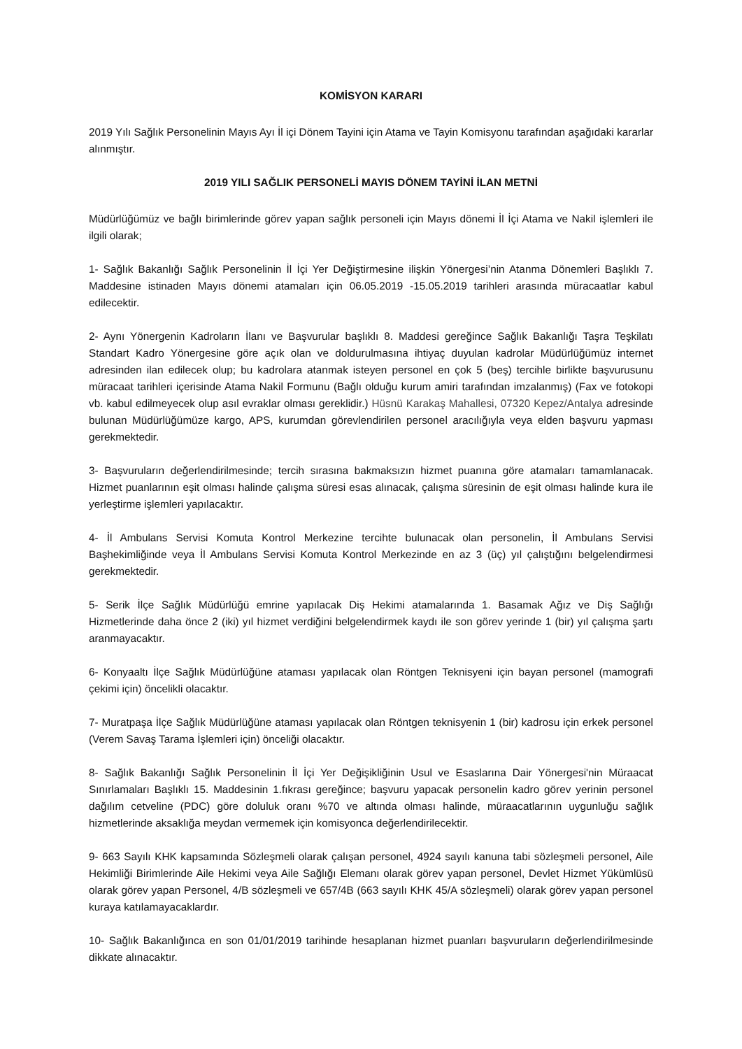KOMİSYON KARARI
2019 Yılı Sağlık Personelinin Mayıs Ayı İl içi Dönem Tayini için Atama ve Tayin Komisyonu tarafından aşağıdaki kararlar alınmıştır.
2019 YILI SAĞLIK PERSONELİ MAYIS DÖNEM TAYİNİ İLAN METNİ
Müdürlüğümüz ve bağlı birimlerinde görev yapan sağlık personeli için Mayıs dönemi İl İçi Atama ve Nakil işlemleri ile ilgili olarak;
1- Sağlık Bakanlığı Sağlık Personelinin İl İçi Yer Değiştirmesine ilişkin Yönergesi’nin Atanma Dönemleri Başlıklı 7. Maddesine istinaden Mayıs dönemi atamaları için 06.05.2019 -15.05.2019 tarihleri arasında müracaatlar kabul edilecektir.
2- Aynı Yönergenin Kadroların İlanı ve Başvurular başlıklı 8. Maddesi gereğince Sağlık Bakanlığı Taşra Teşkilatı Standart Kadro Yönergesine göre açık olan ve doldurulmasına ihtiyaç duyulan kadrolar Müdürlüğümüz internet adresinden ilan edilecek olup; bu kadrolara atanmak isteyen personel en çok 5 (beş) tercihle birlikte başvurusunu müracaat tarihleri içerisinde Atama Nakil Formunu (Bağlı olduğu kurum amiri tarafından imzalanmış) (Fax ve fotokopi vb. kabul edilmeyecek olup asıl evraklar olması gereklidir.) Hüsnü Karakaş Mahallesi, 07320 Kepez/Antalya adresinde bulunan Müdürlüğümüze kargo, APS, kurumdan görevlendirilen personel aracılığıyla veya elden başvuru yapması gerekmektedir.
3- Başvuruların değerlendirilmesinde; tercih sırasına bakmaksızın hizmet puanına göre atamaları tamamlanacak. Hizmet puanlarının eşit olması halinde çalışma süresi esas alınacak, çalışma süresinin de eşit olması halinde kura ile yerleştirme işlemleri yapılacaktır.
4- İl Ambulans Servisi Komuta Kontrol Merkezine tercihte bulunacak olan personelin, İl Ambulans Servisi Başhekimliğinde veya İl Ambulans Servisi Komuta Kontrol Merkezinde en az 3 (üç) yıl çalıştığını belgelendirmesi gerekmektedir.
5- Serik İlçe Sağlık Müdürlüğü emrine yapılacak Diş Hekimi atamalarında 1. Basamak Ağız ve Diş Sağlığı Hizmetlerinde daha önce 2 (iki) yıl hizmet verdiğini belgelendirmek kaydı ile son görev yerinde 1 (bir) yıl çalışma şartı aranmayacaktır.
6- Konyaaltı İlçe Sağlık Müdürlüğüne ataması yapılacak olan Röntgen Teknisyeni için bayan personel (mamografi çekimi için) öncelikli olacaktır.
7- Muratpaşa İlçe Sağlık Müdürlüğüne ataması yapılacak olan Röntgen teknisyenin 1 (bir) kadrosu için erkek personel (Verem Savaş Tarama İşlemleri için) önceliği olacaktır.
8- Sağlık Bakanlığı Sağlık Personelinin İl İçi Yer Değişikliğinin Usul ve Esaslarına Dair Yönergesi'nin Müraacat Sınırlamaları Başlıklı 15. Maddesinin 1.fıkrası gereğince; başvuru yapacak personelin kadro görev yerinin personel dağılım cetveline (PDC) göre doluluk oranı %70 ve altında olması halinde, müraacatlarının uygunluğu sağlık hizmetlerinde aksaklığa meydan vermemek için komisyonca değerlendirilecektir.
9- 663 Sayılı KHK kapsamında Sözleşmeli olarak çalışan personel, 4924 sayılı kanuna tabi sözleşmeli personel, Aile Hekimliği Birimlerinde Aile Hekimi veya Aile Sağlığı Elemanı olarak görev yapan personel, Devlet Hizmet Yükümlüsü olarak görev yapan Personel, 4/B sözleşmeli ve 657/4B (663 sayılı KHK 45/A sözleşmeli) olarak görev yapan personel kuraya katılamayacaklardır.
10- Sağlık Bakanlığınca en son 01/01/2019 tarihinde hesaplanan hizmet puanları başvuruların değerlendirilmesinde dikkate alınacaktır.